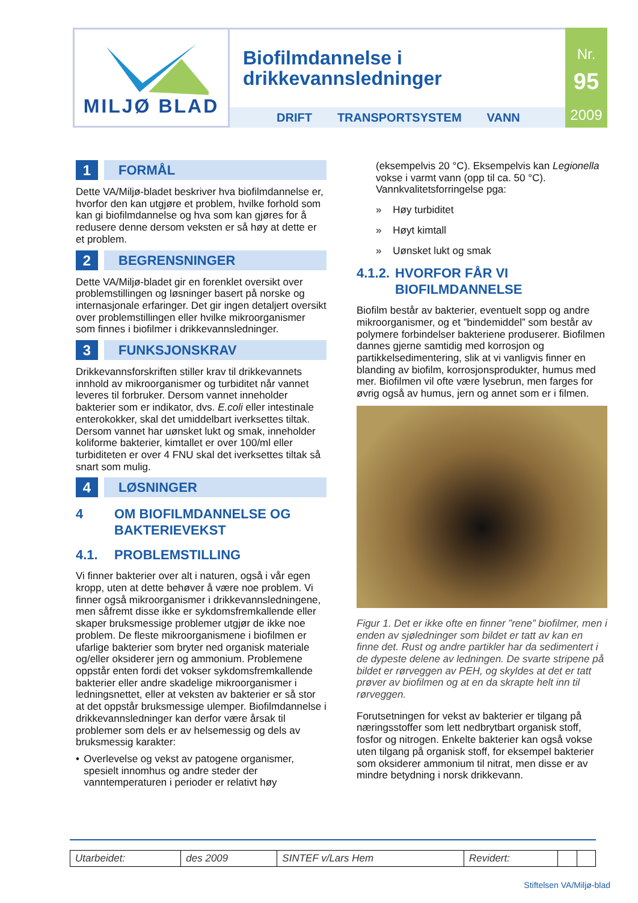MILJØ BLAD
Biofilmdannelse i
drikkevannsledninger
DRIFT TRANSPORTSYSTEM VANN
Nr.
95
2009
1 FORMÅL
Dette VA/Miljø-bladet beskriver hva biofilmdannelse er, hvorfor den kan utgjøre et problem, hvilke forhold som kan gi biofilmdannelse og hva som kan gjøres for å redusere denne dersom veksten er så høy at dette er et problem.
2 BEGRENSNINGER
Dette VA/Miljø-bladet gir en forenklet oversikt over problemstillingen og løsninger basert på norske og internasjonale erfaringer. Det gir ingen detaljert oversikt over problemstillingen eller hvilke mikroorganismer som finnes i biofilmer i drikkevannsledninger.
3 FUNKSJONSKRAV
Drikkevannsforskriften stiller krav til drikkevannets innhold av mikroorganismer og turbiditet når vannet leveres til forbruker. Dersom vannet inneholder bakterier som er indikator, dvs. E.coli eller intestinale enterokokker, skal det umiddelbart iverksettes tiltak. Dersom vannet har uønsket lukt og smak, inneholder koliforme bakterier, kimtallet er over 100/ml eller turbiditeten er over 4 FNU skal det iverksettes tiltak så snart som mulig.
4 LØSNINGER
4 OM BIOFILMDANNELSE OG BAKTERIEVEKST
4.1. PROBLEMSTILLING
Vi finner bakterier over alt i naturen, også i vår egen kropp, uten at dette behøver å være noe problem. Vi finner også mikroorganismer i drikkevannsledningene, men såfremt disse ikke er sykdomsfremkallende eller skaper bruksmessige problemer utgjør de ikke noe problem. De fleste mikroorganismene i biofilmen er ufarlige bakterier som bryter ned organisk materiale og/eller oksiderer jern og ammonium. Problemene oppstår enten fordi det vokser sykdomsfremkallende bakterier eller andre skadelige mikroorganismer i ledningsnettet, eller at veksten av bakterier er så stor at det oppstår bruksmessige ulemper. Biofilmdannelse i drikkevannsledninger kan derfor være årsak til problemer som dels er av helsemessig og dels av bruksmessig karakter:
• Overlevelse og vekst av patogene organismer, spesielt innomhus og andre steder der vanntemperaturen i perioder er relativt høy
(eksempelvis 20 °C). Eksempelvis kan Legionella vokse i varmt vann (opp til ca. 50 °C). Vannkvalitetsforringelse pga:
» Høy turbiditet
» Høyt kimtall
» Uønsket lukt og smak
4.1.2. HVORFOR FÅR VI BIOFILMDANNELSE
Biofilm består av bakterier, eventuelt sopp og andre mikroorganismer, og et ”bindemiddel” som består av polymere forbindelser bakteriene produserer. Biofilmen dannes gjerne samtidig med korrosjon og partikkelsedimentering, slik at vi vanligvis finner en blanding av biofilm, korrosjonsprodukter, humus med mer. Biofilmen vil ofte være lysebrun, men farges for øvrig også av humus, jern og annet som er i filmen.
Figur 1. Det er ikke ofte en finner ”rene” biofilmer, men i enden av sjøledninger som bildet er tatt av kan en finne det. Rust og andre partikler har da sedimentert i de dypeste delene av ledningen. De svarte stripene på bildet er rørveggen av PEH, og skyldes at det er tatt prøver av biofilmen og at en da skrapte helt inn til rørveggen.
Forutsetningen for vekst av bakterier er tilgang på næringsstoffer som lett nedbrytbart organisk stoff, fosfor og nitrogen. Enkelte bakterier kan også vokse uten tilgang på organisk stoff, for eksempel bakterier som oksiderer ammonium til nitrat, men disse er av mindre betydning i norsk drikkevann.
| Utarbeidet: | des 2009 | SINTEF v/Lars Hem | Revidert: | | |
Stiftelsen VA/Miljø-blad